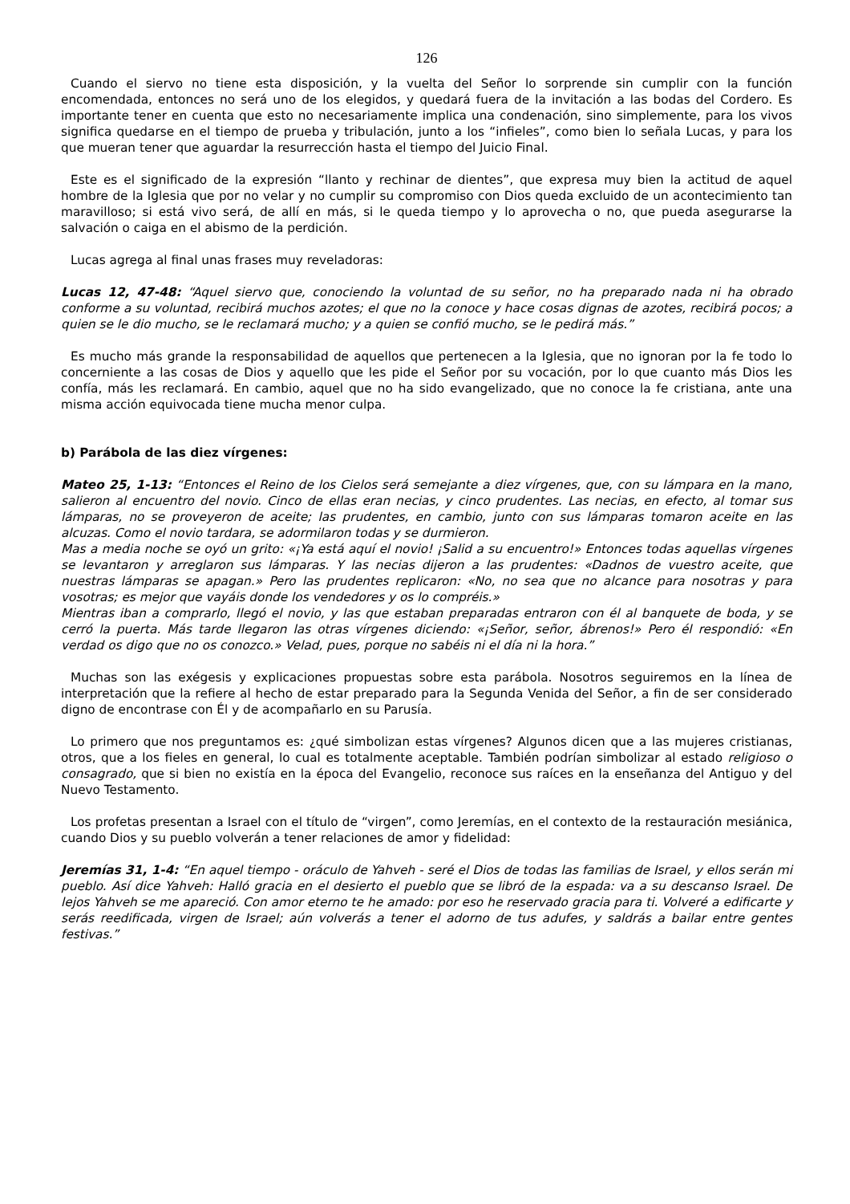126
Cuando el siervo no tiene esta disposición, y la vuelta del Señor lo sorprende sin cumplir con la función encomendada, entonces no será uno de los elegidos, y quedará fuera de la invitación a las bodas del Cordero. Es importante tener en cuenta que esto no necesariamente implica una condenación, sino simplemente, para los vivos significa quedarse en el tiempo de prueba y tribulación, junto a los “infieles”, como bien lo señala Lucas, y para los que mueran tener que aguardar la resurrección hasta el tiempo del Juicio Final.
Este es el significado de la expresión “llanto y rechinar de dientes”, que expresa muy bien la actitud de aquel hombre de la Iglesia que por no velar y no cumplir su compromiso con Dios queda excluido de un acontecimiento tan maravilloso; si está vivo será, de allí en más, si le queda tiempo y lo aprovecha o no, que pueda asegurarse la salvación o caiga en el abismo de la perdición.
Lucas agrega al final unas frases muy reveladoras:
Lucas 12, 47-48: “Aquel siervo que, conociendo la voluntad de su señor, no ha preparado nada ni ha obrado conforme a su voluntad, recibirá muchos azotes; el que no la conoce y hace cosas dignas de azotes, recibirá pocos; a quien se le dio mucho, se le reclamará mucho; y a quien se confió mucho, se le pedirá más.”
Es mucho más grande la responsabilidad de aquellos que pertenecen a la Iglesia, que no ignoran por la fe todo lo concerniente a las cosas de Dios y aquello que les pide el Señor por su vocación, por lo que cuanto más Dios les confía, más les reclamará. En cambio, aquel que no ha sido evangelizado, que no conoce la fe cristiana, ante una misma acción equivocada tiene mucha menor culpa.
b) Parábola de las diez vírgenes:
Mateo 25, 1-13: “Entonces el Reino de los Cielos será semejante a diez vírgenes, que, con su lámpara en la mano, salieron al encuentro del novio. Cinco de ellas eran necias, y cinco prudentes. Las necias, en efecto, al tomar sus lámparas, no se proveyeron de aceite; las prudentes, en cambio, junto con sus lámparas tomaron aceite en las alcuzas. Como el novio tardara, se adormilaron todas y se durmieron.
Mas a media noche se oyó un grito: «¡Ya está aquí el novio! ¡Salid a su encuentro!» Entonces todas aquellas vírgenes se levantaron y arreglaron sus lámparas. Y las necias dijeron a las prudentes: «Dadnos de vuestro aceite, que nuestras lámparas se apagan.» Pero las prudentes replicaron: «No, no sea que no alcance para nosotras y para vosotras; es mejor que vayáis donde los vendedores y os lo compréis.»
Mientras iban a comprarlo, llegó el novio, y las que estaban preparadas entraron con él al banquete de boda, y se cerró la puerta. Más tarde llegaron las otras vírgenes diciendo: «¡Señor, señor, ábrenos!» Pero él respondió: «En verdad os digo que no os conozco.» Velad, pues, porque no sabéis ni el día ni la hora.”
Muchas son las exégesis y explicaciones propuestas sobre esta parábola. Nosotros seguiremos en la línea de interpretación que la refiere al hecho de estar preparado para la Segunda Venida del Señor, a fin de ser considerado digno de encontrase con Él y de acompañarlo en su Parusía.
Lo primero que nos preguntamos es: ¿qué simbolizan estas vírgenes? Algunos dicen que a las mujeres cristianas, otros, que a los fieles en general, lo cual es totalmente aceptable. También podrían simbolizar al estado religioso o consagrado, que si bien no existía en la época del Evangelio, reconoce sus raíces en la enseñanza del Antiguo y del Nuevo Testamento.
Los profetas presentan a Israel con el título de “virgen”, como Jeremías, en el contexto de la restauración mesiánica, cuando Dios y su pueblo volverán a tener relaciones de amor y fidelidad:
Jeremías 31, 1-4: “En aquel tiempo - oráculo de Yahveh - seré el Dios de todas las familias de Israel, y ellos serán mi pueblo. Así dice Yahveh: Halló gracia en el desierto el pueblo que se libró de la espada: va a su descanso Israel. De lejos Yahveh se me apareció. Con amor eterno te he amado: por eso he reservado gracia para ti. Volveré a edificarte y serás reedificada, virgen de Israel; aún volverás a tener el adorno de tus adufes, y saldrás a bailar entre gentes festivas.”